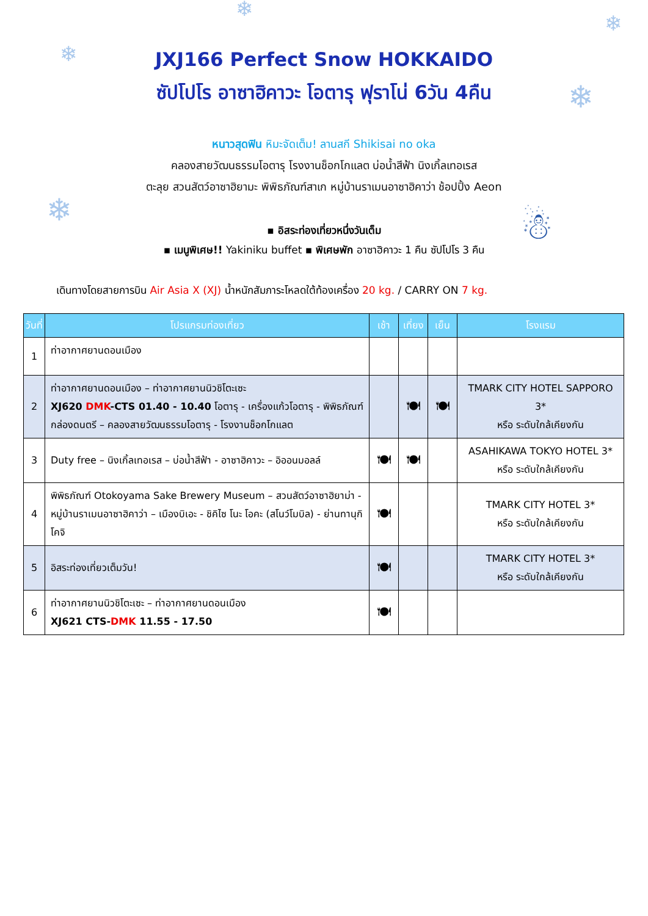❄
❄
❄
❄
❄ ☃
JXJ166 Perfect Snow HOKKAIDO
ซัปโปโร อาซาฮิคาวะ โอตารุ ฟุราโน่ 6วัน 4คืน
หนาวสุดฟิน หิมะจัดเต็ม! ลานสกี Shikisai no oka
คลองสายวัฒนธรรมโอตารุ โรงงานช็อกโกแลต บ่อน้ำสีฟ้า นิงเกิ้ลเทอเรส
ตะลุย สวนสัตว์อาซาฮิยามะ พิพิธภัณฑ์สาเก หมู่บ้านราเมนอาซาฮิคาว่า ช้อปปิ้ง Aeon
▪ อิสระท่องเที่ยวหนึ่งวันเต็ม
▪ เมนูพิเศษ!! Yakiniku buffet ▪ พิเศษพัก อาซาฮิคาวะ 1 คืน ซัปโปโร 3 คืน
เดินทางโดยสายการบิน Air Asia X (XJ) น้ำหนักสัมภาระโหลดใต้ท้องเครื่อง 20 kg. / CARRY ON 7 kg.
| วันที่ | โปรแกรมท่องเที่ยว | เช้า | เที่ยง | เย็น | โรงแรม |
| --- | --- | --- | --- | --- | --- |
| 1 | ท่าอากาศยานดอนเมือง | | | | |
| 2 | ท่าอากาศยานดอนเมือง – ท่าอากาศยานนิวชิโตะเซะ XJ620 DMK -CTS 01.40 - 10.40 โอตารุ - เครื่องแก้วโอตารุ - พิพิธภัณฑ์กล่องดนตรี – คลองสายวัฒนธรรมโอตารุ - โรงงานช็อกโกแลต | | 🍽 | 🍽 | TMARK CITY HOTEL SAPPORO 3* หรือ ระดับใกล้เคียงกัน |
| 3 | Duty free – นิงเกิ้ลเทอเรส – บ่อน้ำสีฟ้า - อาซาฮิคาวะ – อิออนมอลล์ | 🍽 | 🍽 | | ASAHIKAWA TOKYO HOTEL 3* หรือ ระดับใกล้เคียงกัน |
| 4 | พิพิธภัณฑ์ Otokoyama Sake Brewery Museum – สวนสัตว์อาซาฮิยาม่า - หมู่บ้านราเมนอาซาฮิคาว่า – เมืองบิเอะ - ชิคิไซ โนะ โอคะ (สโนว์โมบิล) - ย่านทานุกิโคจิ | 🍽 | | | TMARK CITY HOTEL 3* หรือ ระดับใกล้เคียงกัน |
| 5 | อิสระท่องเที่ยวเต็มวัน! | 🍽 | | | TMARK CITY HOTEL 3* หรือ ระดับใกล้เคียงกัน |
| 6 | ท่าอากาศยานนิวชิโตะเซะ – ท่าอากาศยานดอนเมือง XJ621 CTS- DMK 11.55 - 17.50 | 🍽 | | | |